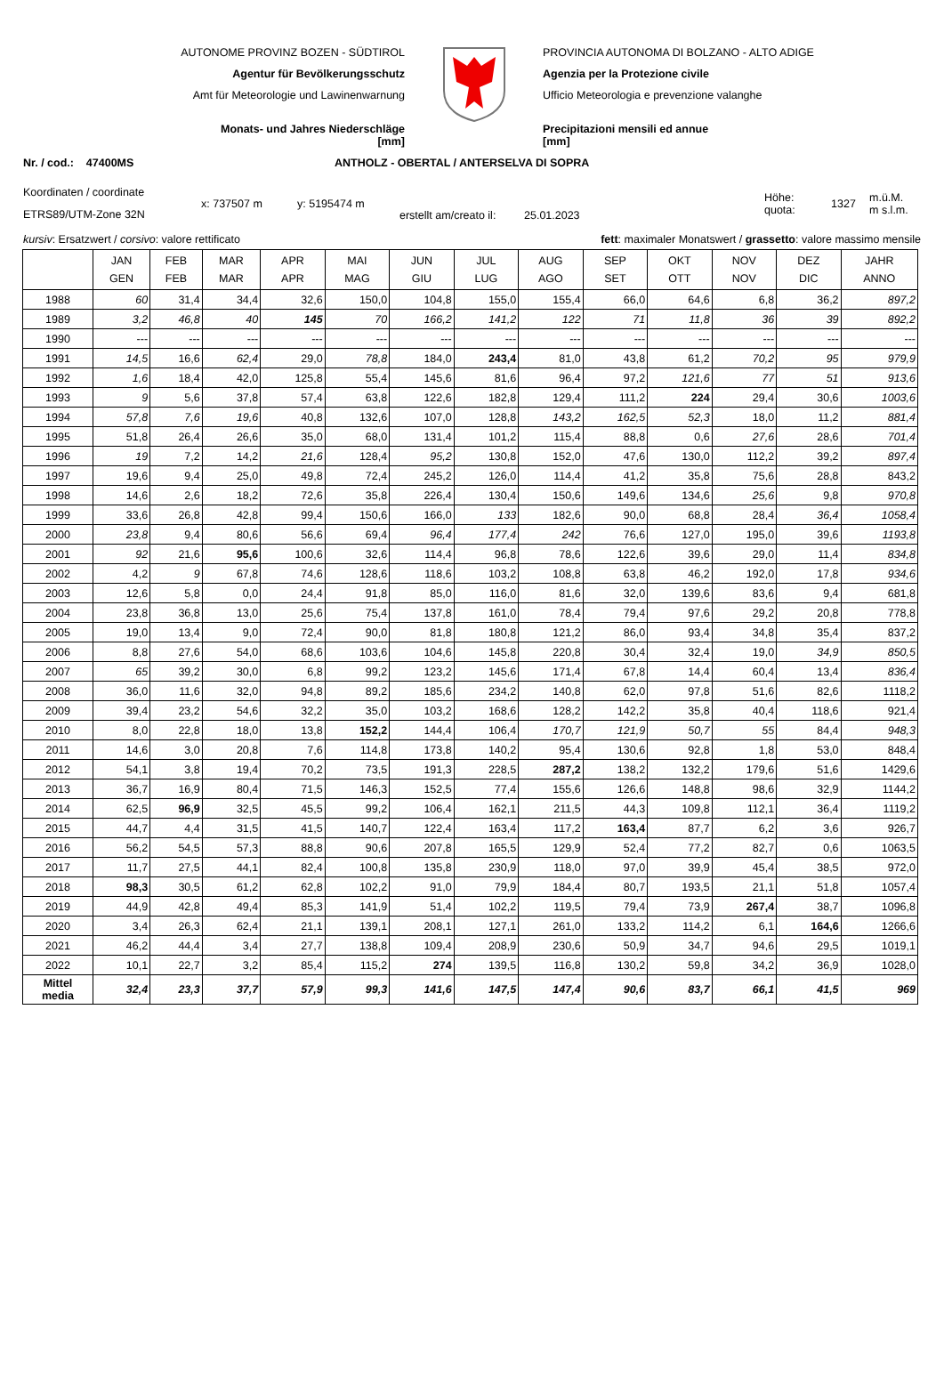AUTONOME PROVINZ BOZEN - SÜDTIROL
Agentur für Bevölkerungsschutz
Amt für Meteorologie und Lawinenwarnung
Monats- und Jahres Niederschläge
[mm]
PROVINCIA AUTONOMA DI BOLZANO - ALTO ADIGE
Agenzia per la Protezione civile
Ufficio Meteorologia e prevenzione valanghe
Precipitazioni mensili ed annue
[mm]
Nr. / cod.: 47400MS ANTHOLZ - OBERTAL / ANTERSELVA DI SOPRA
Koordinaten / coordinate
ETRS89/UTM-Zone 32N
x: 737507 m y: 5195474 m
erstellt am/creato il:
25.01.2023
Höhe:
quota:
1327
m.ü.M.
m s.l.m.
kursiv: Ersatzwert / corsivo: valore rettificato fett: maximaler Monatswert / grassetto: valore massimo mensile
| | JAN GEN | FEB FEB | MAR MAR | APR APR | MAI MAG | JUN GIU | JUL LUG | AUG AGO | SEP SET | OKT OTT | NOV NOV | DEZ DIC | JAHR ANNO |
| --- | --- | --- | --- | --- | --- | --- | --- | --- | --- | --- | --- | --- | --- |
| 1988 | 60 | 31,4 | 34,4 | 32,6 | 150,0 | 104,8 | 155,0 | 155,4 | 66,0 | 64,6 | 6,8 | 36,2 | 897,2 |
| 1989 | 3,2 | 46,8 | 40 | 145 | 70 | 166,2 | 141,2 | 122 | 71 | 11,8 | 36 | 39 | 892,2 |
| 1990 | --- | --- | --- | --- | --- | --- | --- | --- | --- | --- | --- | --- | --- |
| 1991 | 14,5 | 16,6 | 62,4 | 29,0 | 78,8 | 184,0 | 243,4 | 81,0 | 43,8 | 61,2 | 70,2 | 95 | 979,9 |
| 1992 | 1,6 | 18,4 | 42,0 | 125,8 | 55,4 | 145,6 | 81,6 | 96,4 | 97,2 | 121,6 | 77 | 51 | 913,6 |
| 1993 | 9 | 5,6 | 37,8 | 57,4 | 63,8 | 122,6 | 182,8 | 129,4 | 111,2 | 224 | 29,4 | 30,6 | 1003,6 |
| 1994 | 57,8 | 7,6 | 19,6 | 40,8 | 132,6 | 107,0 | 128,8 | 143,2 | 162,5 | 52,3 | 18,0 | 11,2 | 881,4 |
| 1995 | 51,8 | 26,4 | 26,6 | 35,0 | 68,0 | 131,4 | 101,2 | 115,4 | 88,8 | 0,6 | 27,6 | 28,6 | 701,4 |
| 1996 | 19 | 7,2 | 14,2 | 21,6 | 128,4 | 95,2 | 130,8 | 152,0 | 47,6 | 130,0 | 112,2 | 39,2 | 897,4 |
| 1997 | 19,6 | 9,4 | 25,0 | 49,8 | 72,4 | 245,2 | 126,0 | 114,4 | 41,2 | 35,8 | 75,6 | 28,8 | 843,2 |
| 1998 | 14,6 | 2,6 | 18,2 | 72,6 | 35,8 | 226,4 | 130,4 | 150,6 | 149,6 | 134,6 | 25,6 | 9,8 | 970,8 |
| 1999 | 33,6 | 26,8 | 42,8 | 99,4 | 150,6 | 166,0 | 133 | 182,6 | 90,0 | 68,8 | 28,4 | 36,4 | 1058,4 |
| 2000 | 23,8 | 9,4 | 80,6 | 56,6 | 69,4 | 96,4 | 177,4 | 242 | 76,6 | 127,0 | 195,0 | 39,6 | 1193,8 |
| 2001 | 92 | 21,6 | 95,6 | 100,6 | 32,6 | 114,4 | 96,8 | 78,6 | 122,6 | 39,6 | 29,0 | 11,4 | 834,8 |
| 2002 | 4,2 | 9 | 67,8 | 74,6 | 128,6 | 118,6 | 103,2 | 108,8 | 63,8 | 46,2 | 192,0 | 17,8 | 934,6 |
| 2003 | 12,6 | 5,8 | 0,0 | 24,4 | 91,8 | 85,0 | 116,0 | 81,6 | 32,0 | 139,6 | 83,6 | 9,4 | 681,8 |
| 2004 | 23,8 | 36,8 | 13,0 | 25,6 | 75,4 | 137,8 | 161,0 | 78,4 | 79,4 | 97,6 | 29,2 | 20,8 | 778,8 |
| 2005 | 19,0 | 13,4 | 9,0 | 72,4 | 90,0 | 81,8 | 180,8 | 121,2 | 86,0 | 93,4 | 34,8 | 35,4 | 837,2 |
| 2006 | 8,8 | 27,6 | 54,0 | 68,6 | 103,6 | 104,6 | 145,8 | 220,8 | 30,4 | 32,4 | 19,0 | 34,9 | 850,5 |
| 2007 | 65 | 39,2 | 30,0 | 6,8 | 99,2 | 123,2 | 145,6 | 171,4 | 67,8 | 14,4 | 60,4 | 13,4 | 836,4 |
| 2008 | 36,0 | 11,6 | 32,0 | 94,8 | 89,2 | 185,6 | 234,2 | 140,8 | 62,0 | 97,8 | 51,6 | 82,6 | 1118,2 |
| 2009 | 39,4 | 23,2 | 54,6 | 32,2 | 35,0 | 103,2 | 168,6 | 128,2 | 142,2 | 35,8 | 40,4 | 118,6 | 921,4 |
| 2010 | 8,0 | 22,8 | 18,0 | 13,8 | 152,2 | 144,4 | 106,4 | 170,7 | 121,9 | 50,7 | 55 | 84,4 | 948,3 |
| 2011 | 14,6 | 3,0 | 20,8 | 7,6 | 114,8 | 173,8 | 140,2 | 95,4 | 130,6 | 92,8 | 1,8 | 53,0 | 848,4 |
| 2012 | 54,1 | 3,8 | 19,4 | 70,2 | 73,5 | 191,3 | 228,5 | 287,2 | 138,2 | 132,2 | 179,6 | 51,6 | 1429,6 |
| 2013 | 36,7 | 16,9 | 80,4 | 71,5 | 146,3 | 152,5 | 77,4 | 155,6 | 126,6 | 148,8 | 98,6 | 32,9 | 1144,2 |
| 2014 | 62,5 | 96,9 | 32,5 | 45,5 | 99,2 | 106,4 | 162,1 | 211,5 | 44,3 | 109,8 | 112,1 | 36,4 | 1119,2 |
| 2015 | 44,7 | 4,4 | 31,5 | 41,5 | 140,7 | 122,4 | 163,4 | 117,2 | 163,4 | 87,7 | 6,2 | 3,6 | 926,7 |
| 2016 | 56,2 | 54,5 | 57,3 | 88,8 | 90,6 | 207,8 | 165,5 | 129,9 | 52,4 | 77,2 | 82,7 | 0,6 | 1063,5 |
| 2017 | 11,7 | 27,5 | 44,1 | 82,4 | 100,8 | 135,8 | 230,9 | 118,0 | 97,0 | 39,9 | 45,4 | 38,5 | 972,0 |
| 2018 | 98,3 | 30,5 | 61,2 | 62,8 | 102,2 | 91,0 | 79,9 | 184,4 | 80,7 | 193,5 | 21,1 | 51,8 | 1057,4 |
| 2019 | 44,9 | 42,8 | 49,4 | 85,3 | 141,9 | 51,4 | 102,2 | 119,5 | 79,4 | 73,9 | 267,4 | 38,7 | 1096,8 |
| 2020 | 3,4 | 26,3 | 62,4 | 21,1 | 139,1 | 208,1 | 127,1 | 261,0 | 133,2 | 114,2 | 6,1 | 164,6 | 1266,6 |
| 2021 | 46,2 | 44,4 | 3,4 | 27,7 | 138,8 | 109,4 | 208,9 | 230,6 | 50,9 | 34,7 | 94,6 | 29,5 | 1019,1 |
| 2022 | 10,1 | 22,7 | 3,2 | 85,4 | 115,2 | 274 | 139,5 | 116,8 | 130,2 | 59,8 | 34,2 | 36,9 | 1028,0 |
| Mittel media | 32,4 | 23,3 | 37,7 | 57,9 | 99,3 | 141,6 | 147,5 | 147,4 | 90,6 | 83,7 | 66,1 | 41,5 | 969 |